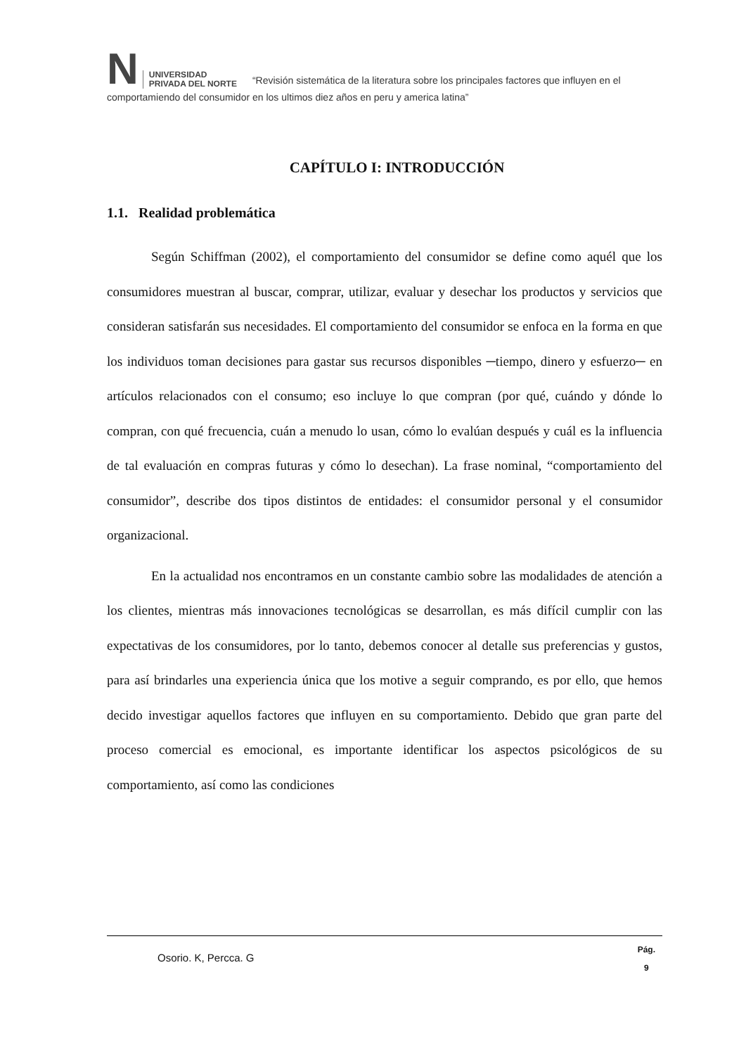N UNIVERSIDAD
PRIVADA DEL NORTE “Revisión sistemática de la literatura sobre los principales factores que influyen en el comportamiendo del consumidor en los ultimos diez años en peru y america latina”
CAPÍTULO I: INTRODUCCIÓN
1.1. Realidad problemática
Según Schiffman (2002), el comportamiento del consumidor se define como aquél que los consumidores muestran al buscar, comprar, utilizar, evaluar y desechar los productos y servicios que consideran satisfarán sus necesidades. El comportamiento del consumidor se enfoca en la forma en que los individuos toman decisiones para gastar sus recursos disponibles ─tiempo, dinero y esfuerzo─ en artículos relacionados con el consumo; eso incluye lo que compran (por qué, cuándo y dónde lo compran, con qué frecuencia, cuán a menudo lo usan, cómo lo evalúan después y cuál es la influencia de tal evaluación en compras futuras y cómo lo desechan). La frase nominal, “comportamiento del consumidor”, describe dos tipos distintos de entidades: el consumidor personal y el consumidor organizacional.
En la actualidad nos encontramos en un constante cambio sobre las modalidades de atención a los clientes, mientras más innovaciones tecnológicas se desarrollan, es más difícil cumplir con las expectativas de los consumidores, por lo tanto, debemos conocer al detalle sus preferencias y gustos, para así brindarles una experiencia única que los motive a seguir comprando, es por ello, que hemos decido investigar aquellos factores que influyen en su comportamiento. Debido que gran parte del proceso comercial es emocional, es importante identificar los aspectos psicológicos de su comportamiento, así como las condiciones
Osorio. K, Percca. G Pág.
9